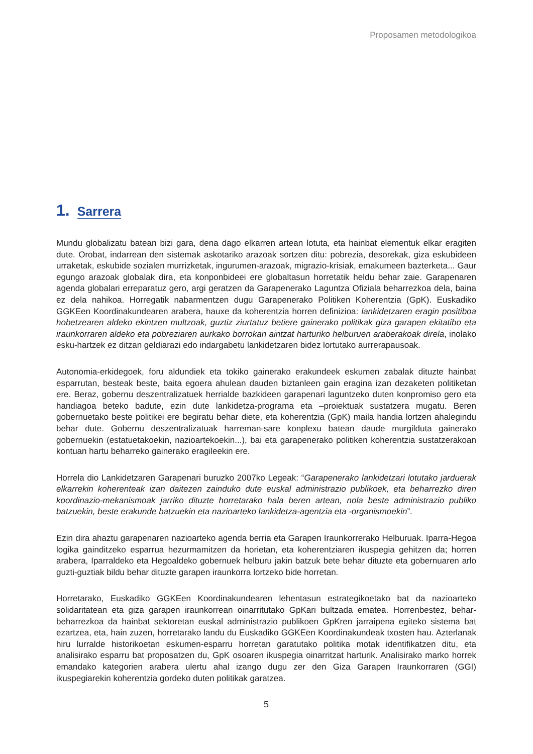Proposamen metodologikoa
1. Sarrera
Mundu globalizatu batean bizi gara, dena dago elkarren artean lotuta, eta hainbat elementuk elkar eragiten dute. Orobat, indarrean den sistemak askotariko arazoak sortzen ditu: pobrezia, desorekak, giza eskubideen urraketak, eskubide sozialen murrizketak, ingurumen-arazoak, migrazio-krisiak, emakumeen bazterketa... Gaur egungo arazoak globalak dira, eta konponbideei ere globaltasun horretatik heldu behar zaie. Garapenaren agenda globalari erreparatuz gero, argi geratzen da Garapenerako Laguntza Ofiziala beharrezkoa dela, baina ez dela nahikoa. Horregatik nabarmentzen dugu Garapenerako Politiken Koherentzia (GpK). Euskadiko GGKEen Koordinakundearen arabera, hauxe da koherentzia horren definizioa: lankidetzaren eragin positiboa hobetzearen aldeko ekintzen multzoak, guztiz ziurtatuz betiere gainerako politikak giza garapen ekitatibo eta iraunkorraren aldeko eta pobreziaren aurkako borrokan aintzat harturiko helburuen araberakoak direla, inolako esku-hartzek ez ditzan geldiarazi edo indargabetu lankidetzaren bidez lortutako aurrerapausoak.
Autonomia-erkidegoek, foru aldundiek eta tokiko gainerako erakundeek eskumen zabalak dituzte hainbat esparrutan, besteak beste, baita egoera ahulean dauden biztanleen gain eragina izan dezaketen politiketan ere. Beraz, gobernu deszentralizatuek herrialde bazkideen garapenari laguntzeko duten konpromiso gero eta handiagoa beteko badute, ezin dute lankidetza-programa eta –proiektuak sustatzera mugatu. Beren gobernuetako beste politikei ere begiratu behar diete, eta koherentzia (GpK) maila handia lortzen ahalegindu behar dute. Gobernu deszentralizatuak harreman-sare konplexu batean daude murgilduta gainerako gobernuekin (estatuetakoekin, nazioartekoekin...), bai eta garapenerako politiken koherentzia sustatzerakoan kontuan hartu beharreko gainerako eragileekin ere.
Horrela dio Lankidetzaren Garapenari buruzko 2007ko Legeak: “Garapenerako lankidetzari lotutako jarduerak elkarrekin koherenteak izan daitezen zainduko dute euskal administrazio publikoek, eta beharrezko diren koordinazio-mekanismoak jarriko dituzte horretarako hala beren artean, nola beste administrazio publiko batzuekin, beste erakunde batzuekin eta nazioarteko lankidetza-agentzia eta -organismoekin”.
Ezin dira ahaztu garapenaren nazioarteko agenda berria eta Garapen Iraunkorrerako Helburuak. Iparra-Hegoa logika gainditzeko esparrua hezurmamitzen da horietan, eta koherentziaren ikuspegia gehitzen da; horren arabera, Iparraldeko eta Hegoaldeko gobernuek helburu jakin batzuk bete behar dituzte eta gobernuaren arlo guzti-guztiak bildu behar dituzte garapen iraunkorra lortzeko bide horretan.
Horretarako, Euskadiko GGKEen Koordinakundearen lehentasun estrategikoetako bat da nazioarteko solidaritatean eta giza garapen iraunkorrean oinarritutako GpKari bultzada ematea. Horrenbestez, behar-beharrezkoa da hainbat sektoretan euskal administrazio publikoen GpKren jarraipena egiteko sistema bat ezartzea, eta, hain zuzen, horretarako landu du Euskadiko GGKEen Koordinakundeak txosten hau. Azterlanak hiru lurralde historikoetan eskumen-esparru horretan garatutako politika motak identifikatzen ditu, eta analisirako esparru bat proposatzen du, GpK osoaren ikuspegia oinarritzat harturik. Analisirako marko horrek emandako kategorien arabera ulertu ahal izango dugu zer den Giza Garapen Iraunkorraren (GGI) ikuspegiarekin koherentzia gordeko duten politikak garatzea.
5